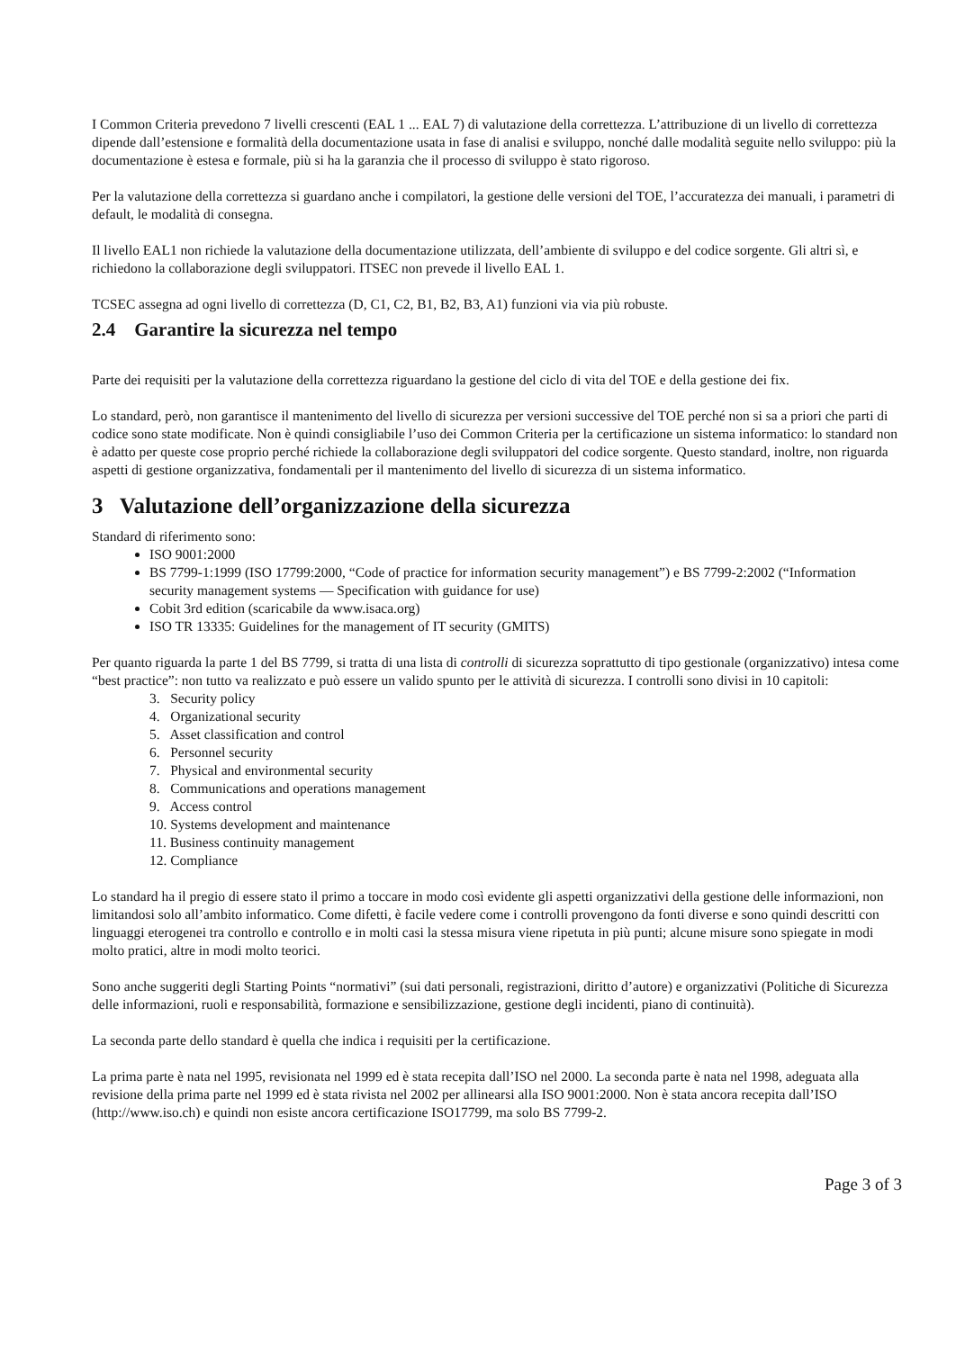I Common Criteria prevedono 7 livelli crescenti (EAL 1 ... EAL 7) di valutazione della correttezza. L’attribuzione di un livello di correttezza dipende dall’estensione e formalità della documentazione usata in fase di analisi e sviluppo, nonché dalle modalità seguite nello sviluppo: più la documentazione è estesa e formale, più si ha la garanzia che il processo di sviluppo è stato rigoroso.
Per la valutazione della correttezza si guardano anche i compilatori, la gestione delle versioni del TOE, l’accuratezza dei manuali, i parametri di default, le modalità di consegna.
Il livello EAL1 non richiede la valutazione della documentazione utilizzata, dell’ambiente di sviluppo e del codice sorgente. Gli altri sì, e richiedono la collaborazione degli sviluppatori. ITSEC non prevede il livello EAL 1.
TCSEC assegna ad ogni livello di correttezza (D, C1, C2, B1, B2, B3, A1) funzioni via via più robuste.
2.4 Garantire la sicurezza nel tempo
Parte dei requisiti per la valutazione della correttezza riguardano la gestione del ciclo di vita del TOE e della gestione dei fix.
Lo standard, però, non garantisce il mantenimento del livello di sicurezza per versioni successive del TOE perché non si sa a priori che parti di codice sono state modificate. Non è quindi consigliabile l’uso dei Common Criteria per la certificazione un sistema informatico: lo standard non è adatto per queste cose proprio perché richiede la collaborazione degli sviluppatori del codice sorgente. Questo standard, inoltre, non riguarda aspetti di gestione organizzativa, fondamentali per il mantenimento del livello di sicurezza di un sistema informatico.
3 Valutazione dell’organizzazione della sicurezza
Standard di riferimento sono:
ISO 9001:2000
BS 7799-1:1999 (ISO 17799:2000, “Code of practice for information security management”) e BS 7799-2:2002 (“Information security management systems — Specification with guidance for use)
Cobit 3rd edition (scaricabile da www.isaca.org)
ISO TR 13335: Guidelines for the management of IT security (GMITS)
Per quanto riguarda la parte 1 del BS 7799, si tratta di una lista di controlli di sicurezza soprattutto di tipo gestionale (organizzativo) intesa come “best practice”: non tutto va realizzato e può essere un valido spunto per le attività di sicurezza. I controlli sono divisi in 10 capitoli:
3. Security policy
4. Organizational security
5. Asset classification and control
6. Personnel security
7. Physical and environmental security
8. Communications and operations management
9. Access control
10. Systems development and maintenance
11. Business continuity management
12. Compliance
Lo standard ha il pregio di essere stato il primo a toccare in modo così evidente gli aspetti organizzativi della gestione delle informazioni, non limitandosi solo all’ambito informatico. Come difetti, è facile vedere come i controlli provengono da fonti diverse e sono quindi descritti con linguaggi eterogenei tra controllo e controllo e in molti casi la stessa misura viene ripetuta in più punti; alcune misure sono spiegate in modi molto pratici, altre in modi molto teorici.
Sono anche suggeriti degli Starting Points “normativi” (sui dati personali, registrazioni, diritto d’autore) e organizzativi (Politiche di Sicurezza delle informazioni, ruoli e responsabilità, formazione e sensibilizzazione, gestione degli incidenti, piano di continuità).
La seconda parte dello standard è quella che indica i requisiti per la certificazione.
La prima parte è nata nel 1995, revisionata nel 1999 ed è stata recepita dall’ISO nel 2000. La seconda parte è nata nel 1998, adeguata alla revisione della prima parte nel 1999 ed è stata rivista nel 2002 per allinearsi alla ISO 9001:2000. Non è stata ancora recepita dall’ISO (http://www.iso.ch) e quindi non esiste ancora certificazione ISO17799, ma solo BS 7799-2.
Page 3 of 3